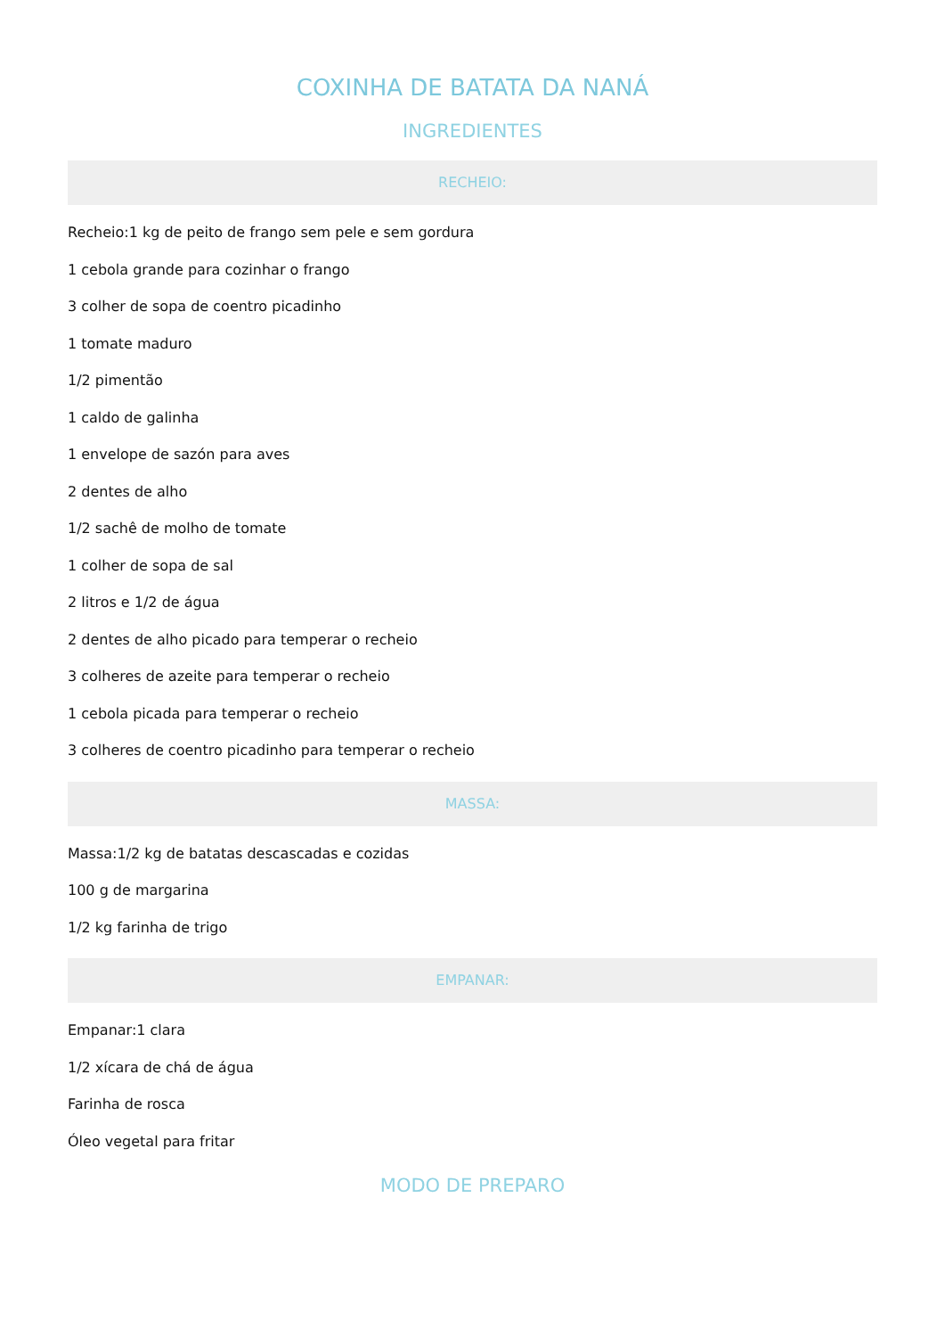COXINHA DE BATATA DA NANÁ
INGREDIENTES
RECHEIO:
Recheio:1 kg de peito de frango sem pele e sem gordura
1 cebola grande para cozinhar o frango
3 colher de sopa de coentro picadinho
1 tomate maduro
1/2 pimentão
1 caldo de galinha
1 envelope de sazón para aves
2 dentes de alho
1/2 sachê de molho de tomate
1 colher de sopa de sal
2 litros e 1/2 de água
2 dentes de alho picado para temperar o recheio
3 colheres de azeite para temperar o recheio
1 cebola picada para temperar o recheio
3 colheres de coentro picadinho para temperar o recheio
MASSA:
Massa:1/2 kg de batatas descascadas e cozidas
100 g de margarina
1/2 kg farinha de trigo
EMPANAR:
Empanar:1 clara
1/2 xícara de chá de água
Farinha de rosca
Óleo vegetal para fritar
MODO DE PREPARO